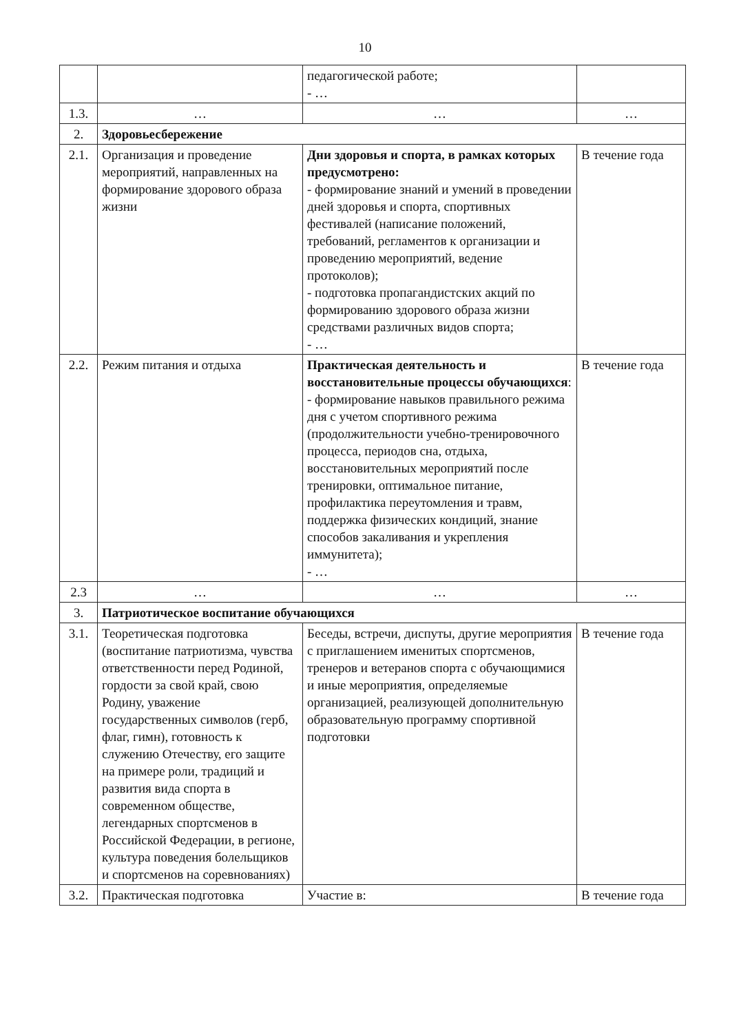10
| | | педагогической работе; - … | |
| 1.3. | … | … | … |
| 2. | Здоровьесбережение | | |
| 2.1. | Организация и проведение мероприятий, направленных на формирование здорового образа жизни | Дни здоровья и спорта, в рамках которых предусмотрено: - формирование знаний и умений в проведении дней здоровья и спорта, спортивных фестивалей (написание положений, требований, регламентов к организации и проведению мероприятий, ведение протоколов); - подготовка пропагандистских акций по формированию здорового образа жизни средствами различных видов спорта; - … | В течение года |
| 2.2. | Режим питания и отдыха | Практическая деятельность и восстановительные процессы обучающихся : - формирование навыков правильного режима дня с учетом спортивного режима (продолжительности учебно-тренировочного процесса, периодов сна, отдыха, восстановительных мероприятий после тренировки, оптимальное питание, профилактика переутомления и травм, поддержка физических кондиций, знание способов закаливания и укрепления иммунитета); - … | В течение года |
| 2.3 | … | … | … |
| 3. | Патриотическое воспитание обучающихся | | |
| 3.1. | Теоретическая подготовка (воспитание патриотизма, чувства ответственности перед Родиной, гордости за свой край, свою Родину, уважение государственных символов (герб, флаг, гимн), готовность к служению Отечеству, его защите на примере роли, традиций и развития вида спорта в современном обществе, легендарных спортсменов в Российской Федерации, в регионе, культура поведения болельщиков и спортсменов на соревнованиях) | Беседы, встречи, диспуты, другие мероприятия с приглашением именитых спортсменов, тренеров и ветеранов спорта с обучающимися и иные мероприятия, определяемые организацией, реализующей дополнительную образовательную программу спортивной подготовки | В течение года |
| 3.2. | Практическая подготовка | Участие в: | В течение года |